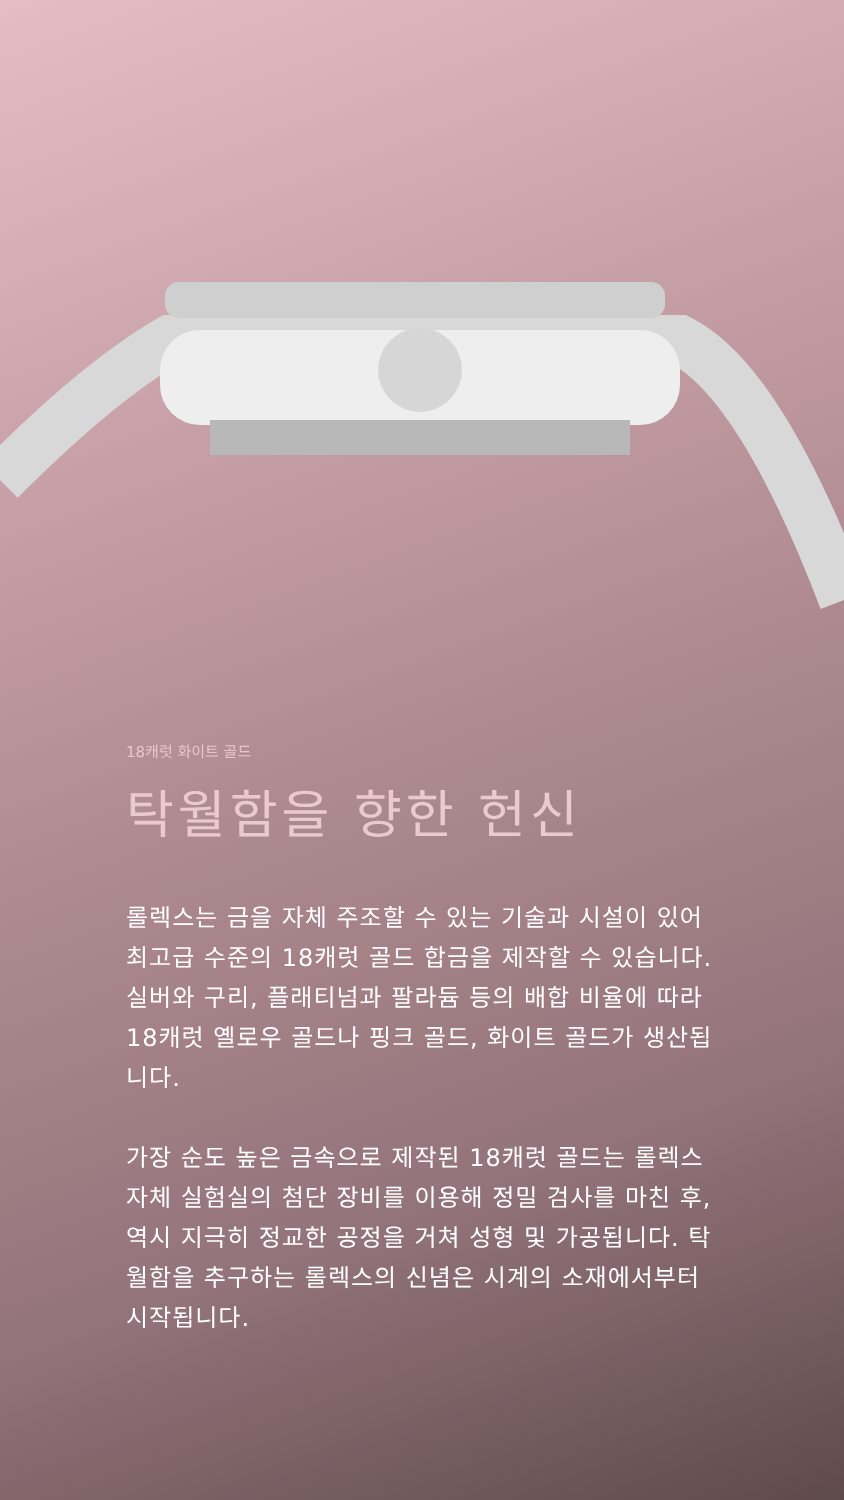18캐럿 화이트 골드
탁월함을 향한 헌신
롤렉스는 금을 자체 주조할 수 있는 기술과 시설이 있어 최고급 수준의 18캐럿 골드 합금을 제작할 수 있습니다. 실버와 구리, 플래티넘과 팔라듐 등의 배합 비율에 따라 18캐럿 옐로우 골드나 핑크 골드, 화이트 골드가 생산됩니다.
가장 순도 높은 금속으로 제작된 18캐럿 골드는 롤렉스 자체 실험실의 첨단 장비를 이용해 정밀 검사를 마친 후, 역시 지극히 정교한 공정을 거쳐 성형 및 가공됩니다. 탁월함을 추구하는 롤렉스의 신념은 시계의 소재에서부터 시작됩니다.